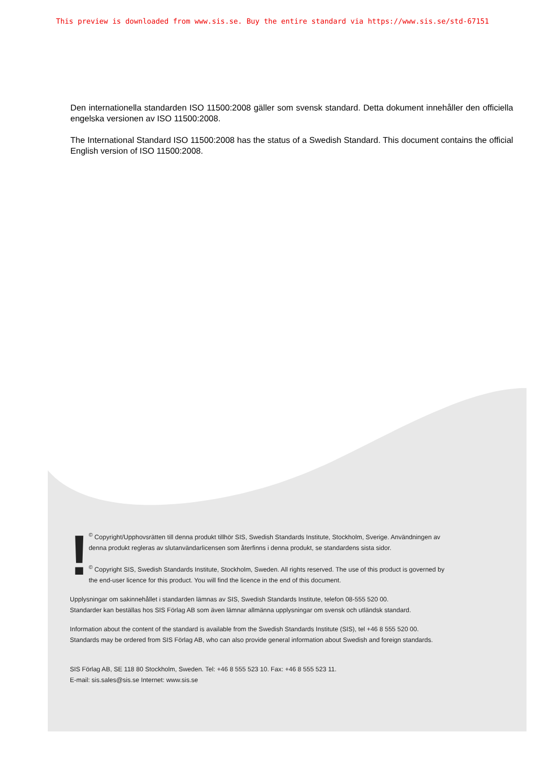This preview is downloaded from www.sis.se. Buy the entire standard via https://www.sis.se/std-67151
Den internationella standarden ISO 11500:2008 gäller som svensk standard. Detta dokument innehåller den officiella engelska versionen av ISO 11500:2008.
The International Standard ISO 11500:2008 has the status of a Swedish Standard. This document contains the official English version of ISO 11500:2008.
!
<sup>©</sup> Copyright/Upphovsrätten till denna produkt tillhör SIS, Swedish Standards Institute, Stockholm, Sverige. Användningen av denna produkt regleras av slutanvändarlicensen som återfinns i denna produkt, se standardens sista sidor.
<sup>©</sup> Copyright SIS, Swedish Standards Institute, Stockholm, Sweden. All rights reserved. The use of this product is governed by the end-user licence for this product. You will find the licence in the end of this document.
Upplysningar om sakinnehållet i standarden lämnas av SIS, Swedish Standards Institute, telefon 08-555 520 00.
Standarder kan beställas hos SIS Förlag AB som även lämnar allmänna upplysningar om svensk och utländsk standard.
Information about the content of the standard is available from the Swedish Standards Institute (SIS), tel +46 8 555 520 00.
Standards may be ordered from SIS Förlag AB, who can also provide general information about Swedish and foreign standards.
SIS Förlag AB, SE 118 80 Stockholm, Sweden. Tel: +46 8 555 523 10. Fax: +46 8 555 523 11.
E-mail: sis.sales@sis.se Internet: www.sis.se